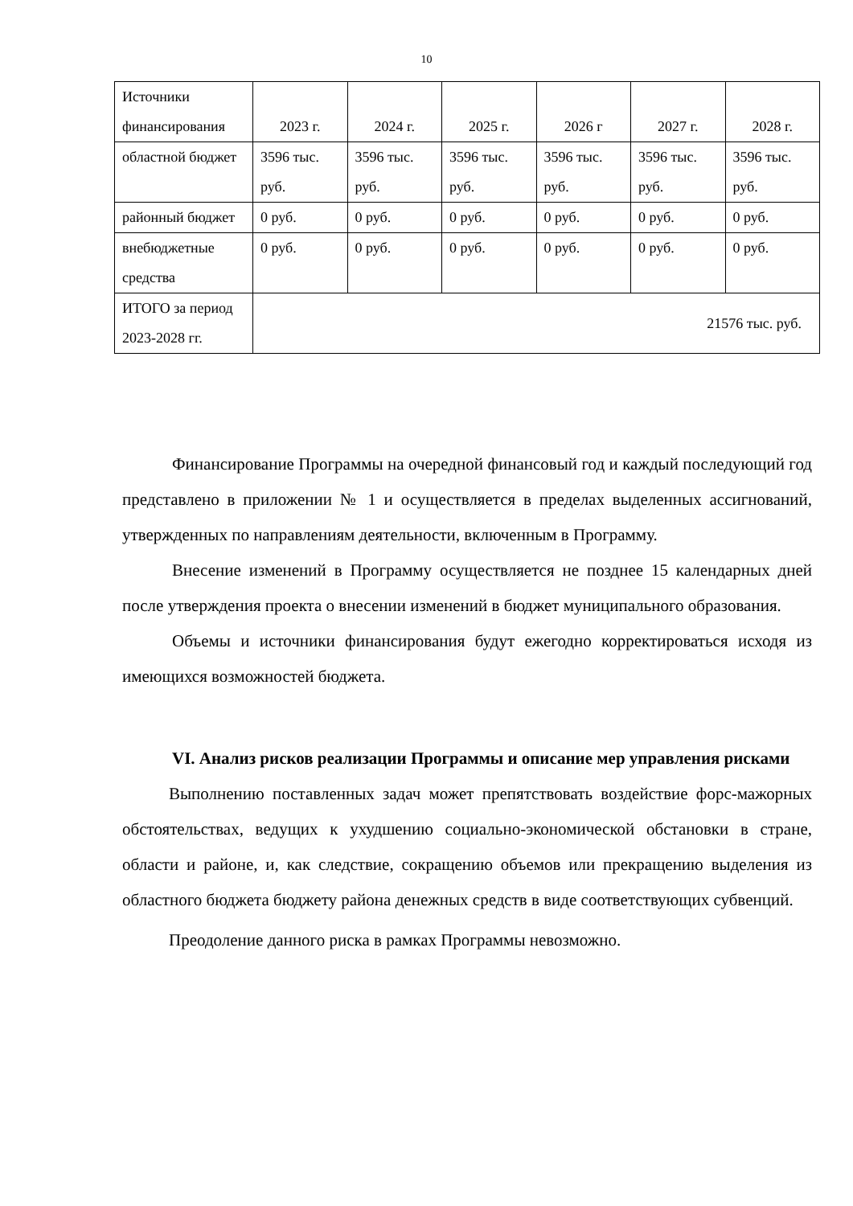10
| Источники финансирования | 2023 г. | 2024 г. | 2025 г. | 2026 г | 2027 г. | 2028 г. |
| областной бюджет | 3596 тыс. руб. | 3596 тыс. руб. | 3596 тыс. руб. | 3596 тыс. руб. | 3596 тыс. руб. | 3596 тыс. руб. |
| районный бюджет | 0 руб. | 0 руб. | 0 руб. | 0 руб. | 0 руб. | 0 руб. |
| внебюджетные средства | 0 руб. | 0 руб. | 0 руб. | 0 руб. | 0 руб. | 0 руб. |
| ИТОГО за период 2023-2028 гг. | 21576 тыс. руб. | | | | | |
Финансирование Программы на очередной финансовый год и каждый последующий год представлено в приложении № 1 и осуществляется в пределах выделенных ассигнований, утвержденных по направлениям деятельности, включенным в Программу.
Внесение изменений в Программу осуществляется не позднее 15 календарных дней после утверждения проекта о внесении изменений в бюджет муниципального образования.
Объемы и источники финансирования будут ежегодно корректироваться исходя из имеющихся возможностей бюджета.
VI. Анализ рисков реализации Программы и описание мер управления рисками
Выполнению поставленных задач может препятствовать воздействие форс-мажорных обстоятельствах, ведущих к ухудшению социально-экономической обстановки в стране, области и районе, и, как следствие, сокращению объемов или прекращению выделения из областного бюджета бюджету района денежных средств в виде соответствующих субвенций.
Преодоление данного риска в рамках Программы невозможно.